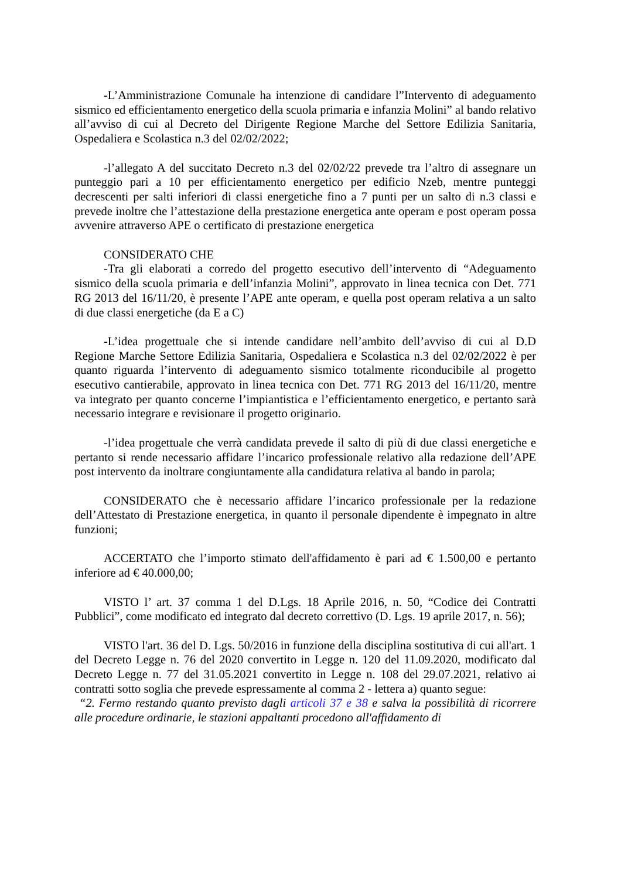-L’Amministrazione Comunale ha intenzione di candidare l”Intervento di adeguamento sismico ed efficientamento energetico della scuola primaria e infanzia Molini” al bando relativo all’avviso di cui al Decreto del Dirigente Regione Marche del Settore Edilizia Sanitaria, Ospedaliera e Scolastica n.3 del 02/02/2022;
-l’allegato A del succitato Decreto n.3 del 02/02/22 prevede tra l’altro di assegnare un punteggio pari a 10 per efficientamento energetico per edificio Nzeb, mentre punteggi decrescenti per salti inferiori di classi energetiche fino a 7 punti per un salto di n.3 classi e prevede inoltre che l’attestazione della prestazione energetica ante operam e post operam possa avvenire attraverso APE o certificato di prestazione energetica
CONSIDERATO CHE
-Tra gli elaborati a corredo del progetto esecutivo dell’intervento di “Adeguamento sismico della scuola primaria e dell’infanzia Molini”, approvato in linea tecnica con Det. 771 RG 2013 del 16/11/20, è presente l’APE ante operam, e quella post operam relativa a un salto di due classi energetiche (da E a C)
-L’idea progettuale che si intende candidare nell’ambito dell’avviso di cui al D.D Regione Marche Settore Edilizia Sanitaria, Ospedaliera e Scolastica n.3 del 02/02/2022 è per quanto riguarda l’intervento di adeguamento sismico totalmente riconducibile al progetto esecutivo cantierabile, approvato in linea tecnica con Det. 771 RG 2013 del 16/11/20, mentre va integrato per quanto concerne l’impiantistica e l’efficientamento energetico, e pertanto sarà necessario integrare e revisionare il progetto originario.
-l’idea progettuale che verrà candidata prevede il salto di più di due classi energetiche e pertanto si rende necessario affidare l’incarico professionale relativo alla redazione dell’APE post intervento da inoltrare congiuntamente alla candidatura relativa al bando in parola;
CONSIDERATO che è necessario affidare l’incarico professionale per la redazione dell’Attestato di Prestazione energetica, in quanto il personale dipendente è impegnato in altre funzioni;
ACCERTATO che l’importo stimato dell'affidamento è pari ad € 1.500,00 e pertanto inferiore ad € 40.000,00;
VISTO l’ art. 37 comma 1 del D.Lgs. 18 Aprile 2016, n. 50, “Codice dei Contratti Pubblici”, come modificato ed integrato dal decreto correttivo (D. Lgs. 19 aprile 2017, n. 56);
VISTO l'art. 36 del D. Lgs. 50/2016 in funzione della disciplina sostitutiva di cui all'art. 1 del Decreto Legge n. 76 del 2020 convertito in Legge n. 120 del 11.09.2020, modificato dal Decreto Legge n. 77 del 31.05.2021 convertito in Legge n. 108 del 29.07.2021, relativo ai contratti sotto soglia che prevede espressamente al comma 2 - lettera a) quanto segue:
“2. Fermo restando quanto previsto dagli articoli 37 e 38 e salva la possibilità di ricorrere alle procedure ordinarie, le stazioni appaltanti procedono all'affidamento di